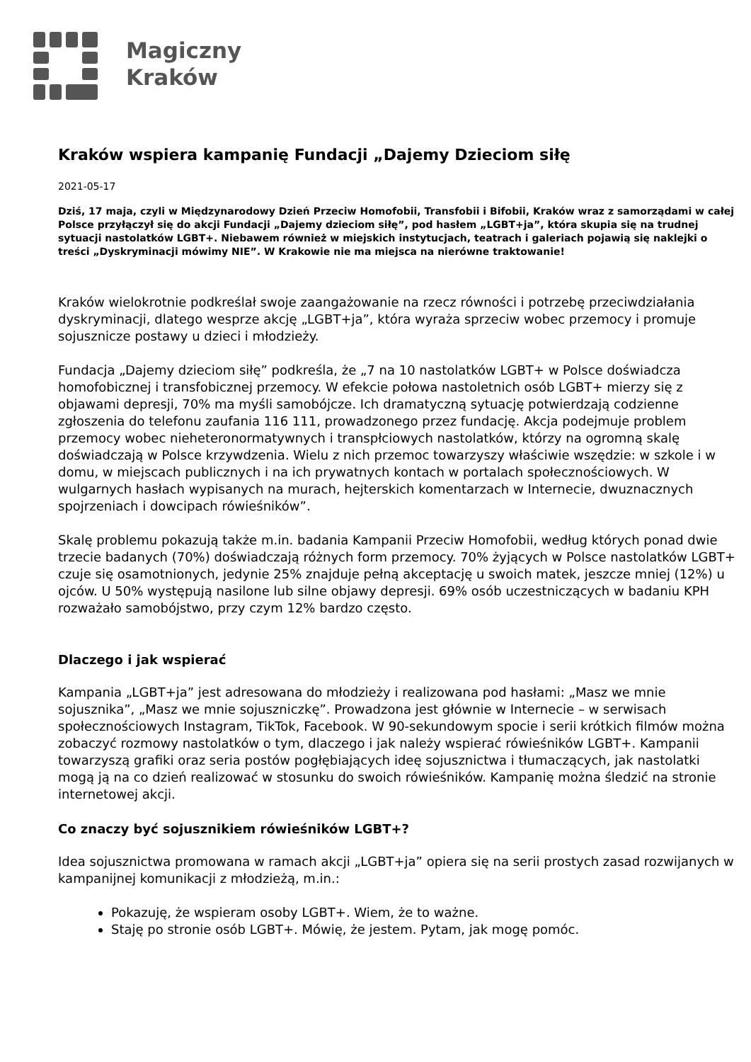Magiczny
Kraków
Kraków wspiera kampanię Fundacji „Dajemy Dzieciom siłę
2021-05-17
Dziś, 17 maja, czyli w Międzynarodowy Dzień Przeciw Homofobii, Transfobii i Bifobii, Kraków wraz z samorządami w całej Polsce przyłączył się do akcji Fundacji „Dajemy dzieciom siłę”, pod hasłem „LGBT+ja”, która skupia się na trudnej sytuacji nastolatków LGBT+. Niebawem również w miejskich instytucjach, teatrach i galeriach pojawią się naklejki o treści „Dyskryminacji mówimy NIE”. W Krakowie nie ma miejsca na nierówne traktowanie!
Kraków wielokrotnie podkreślał swoje zaangażowanie na rzecz równości i potrzebę przeciwdziałania dyskryminacji, dlatego wesprze akcję „LGBT+ja”, która wyraża sprzeciw wobec przemocy i promuje sojusznicze postawy u dzieci i młodzieży.
Fundacja „Dajemy dzieciom siłę” podkreśla, że „7 na 10 nastolatków LGBT+ w Polsce doświadcza homofobicznej i transfobicznej przemocy. W efekcie połowa nastoletnich osób LGBT+ mierzy się z objawami depresji, 70% ma myśli samobójcze. Ich dramatyczną sytuację potwierdzają codzienne zgłoszenia do telefonu zaufania 116 111, prowadzonego przez fundację. Akcja podejmuje problem przemocy wobec nieheteronormatywnych i transpłciowych nastolatków, którzy na ogromną skalę doświadczają w Polsce krzywdzenia. Wielu z nich przemoc towarzyszy właściwie wszędzie: w szkole i w domu, w miejscach publicznych i na ich prywatnych kontach w portalach społecznościowych. W wulgarnych hasłach wypisanych na murach, hejterskich komentarzach w Internecie, dwuznacznych spojrzeniach i dowcipach rówieśników”.
Skalę problemu pokazują także m.in. badania Kampanii Przeciw Homofobii, według których ponad dwie trzecie badanych (70%) doświadczają różnych form przemocy. 70% żyjących w Polsce nastolatków LGBT+ czuje się osamotnionych, jedynie 25% znajduje pełną akceptację u swoich matek, jeszcze mniej (12%) u ojców. U 50% występują nasilone lub silne objawy depresji. 69% osób uczestniczących w badaniu KPH rozważało samobójstwo, przy czym 12% bardzo często.
Dlaczego i jak wspierać
Kampania „LGBT+ja” jest adresowana do młodzieży i realizowana pod hasłami: „Masz we mnie sojusznika”, „Masz we mnie sojuszniczkę”. Prowadzona jest głównie w Internecie – w serwisach społecznościowych Instagram, TikTok, Facebook. W 90-sekundowym spocie i serii krótkich filmów można zobaczyć rozmowy nastolatków o tym, dlaczego i jak należy wspierać rówieśników LGBT+. Kampanii towarzyszą grafiki oraz seria postów pogłębiających ideę sojusznictwa i tłumaczących, jak nastolatki mogą ją na co dzień realizować w stosunku do swoich rówieśników. Kampanię można śledzić na stronie internetowej akcji.
Co znaczy być sojusznikiem rówieśników LGBT+?
Idea sojusznictwa promowana w ramach akcji „LGBT+ja” opiera się na serii prostych zasad rozwijanych w kampanijnej komunikacji z młodzieżą, m.in.:
Pokazuję, że wspieram osoby LGBT+. Wiem, że to ważne.
Staję po stronie osób LGBT+. Mówię, że jestem. Pytam, jak mogę pomóc.